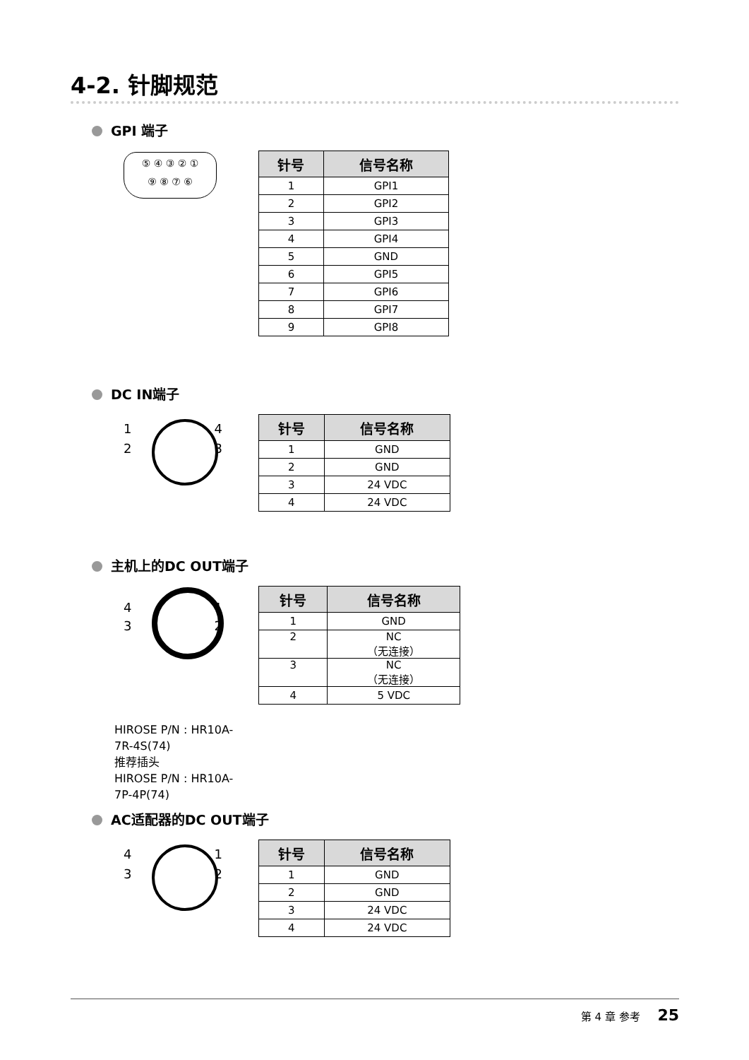4-2. 针脚规范
GPI 端子
⑤ ④ ③ ② ①
⑨ ⑧ ⑦ ⑥
| 针号 | 信号名称 |
| --- | --- |
| 1 | GPI1 |
| 2 | GPI2 |
| 3 | GPI3 |
| 4 | GPI4 |
| 5 | GND |
| 6 | GPI5 |
| 7 | GPI6 |
| 8 | GPI7 |
| 9 | GPI8 |
DC IN端子
1 4
2 3
| 针号 | 信号名称 |
| --- | --- |
| 1 | GND |
| 2 | GND |
| 3 | 24 VDC |
| 4 | 24 VDC |
主机上的DC OUT端子
4 1
3 2
| 针号 | 信号名称 |
| --- | --- |
| 1 | GND |
| 2 | NC （无连接） |
| 3 | NC （无连接） |
| 4 | 5 VDC |
HIROSE P/N : HR10A-7R-4S(74)
推荐插头
HIROSE P/N : HR10A-7P-4P(74)
AC适配器的DC OUT端子
4 1
3 2
| 针号 | 信号名称 |
| --- | --- |
| 1 | GND |
| 2 | GND |
| 3 | 24 VDC |
| 4 | 24 VDC |
第 4 章 参考 25